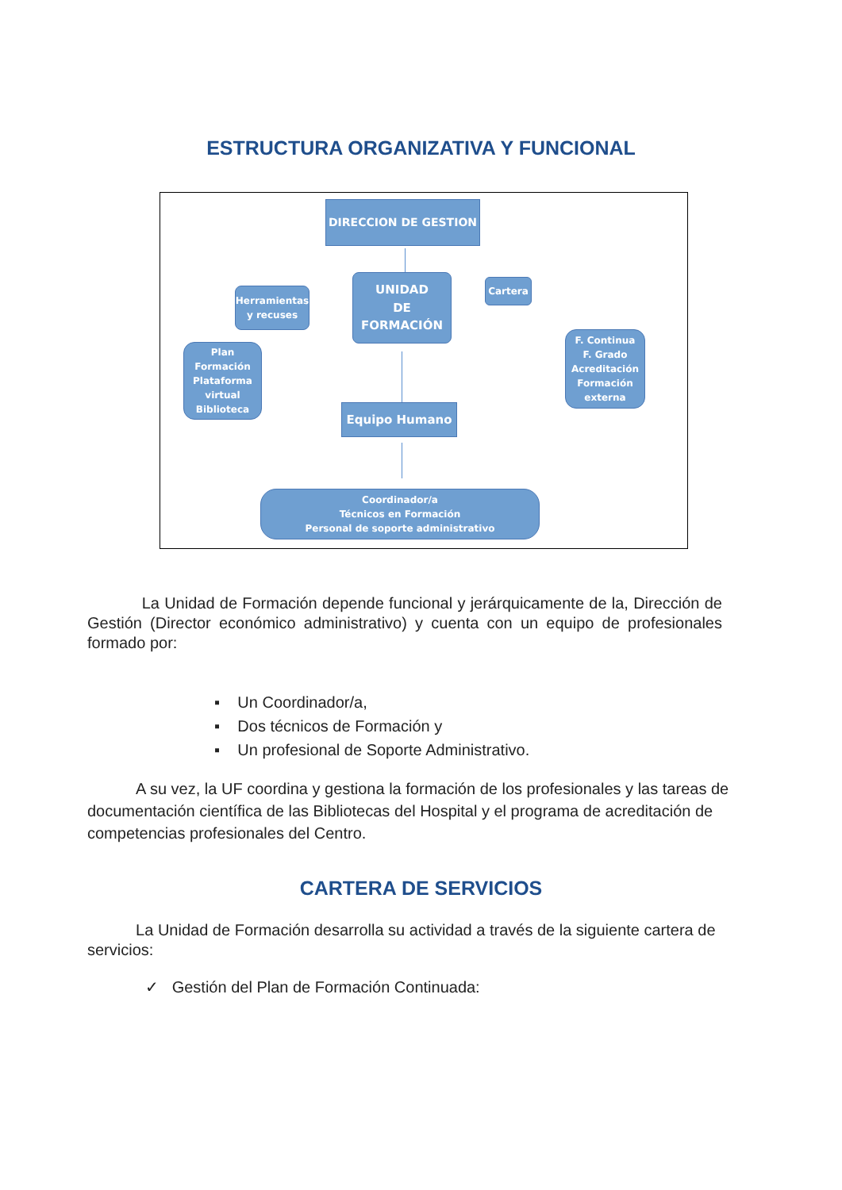ESTRUCTURA ORGANIZATIVA Y FUNCIONAL
DIRECCION DE GESTION
UNIDAD
DE
FORMACIÓN
Herramientas
y recuses
Cartera
Plan Formación
Plataforma
virtual
Biblioteca
F. Continua
F. Grado
Acreditación
Formación
externa
Equipo Humano
Coordinador/a
Técnicos en Formación
Personal de soporte administrativo
La Unidad de Formación depende funcional y jerárquicamente de la, Dirección de Gestión (Director económico administrativo) y cuenta con un equipo de profesionales formado por:
▪ Un Coordinador/a,
▪ Dos técnicos de Formación y
▪ Un profesional de Soporte Administrativo.
A su vez, la UF coordina y gestiona la formación de los profesionales y las tareas de documentación científica de las Bibliotecas del Hospital y el programa de acreditación de competencias profesionales del Centro.
CARTERA DE SERVICIOS
La Unidad de Formación desarrolla su actividad a través de la siguiente cartera de servicios:
✓ Gestión del Plan de Formación Continuada: